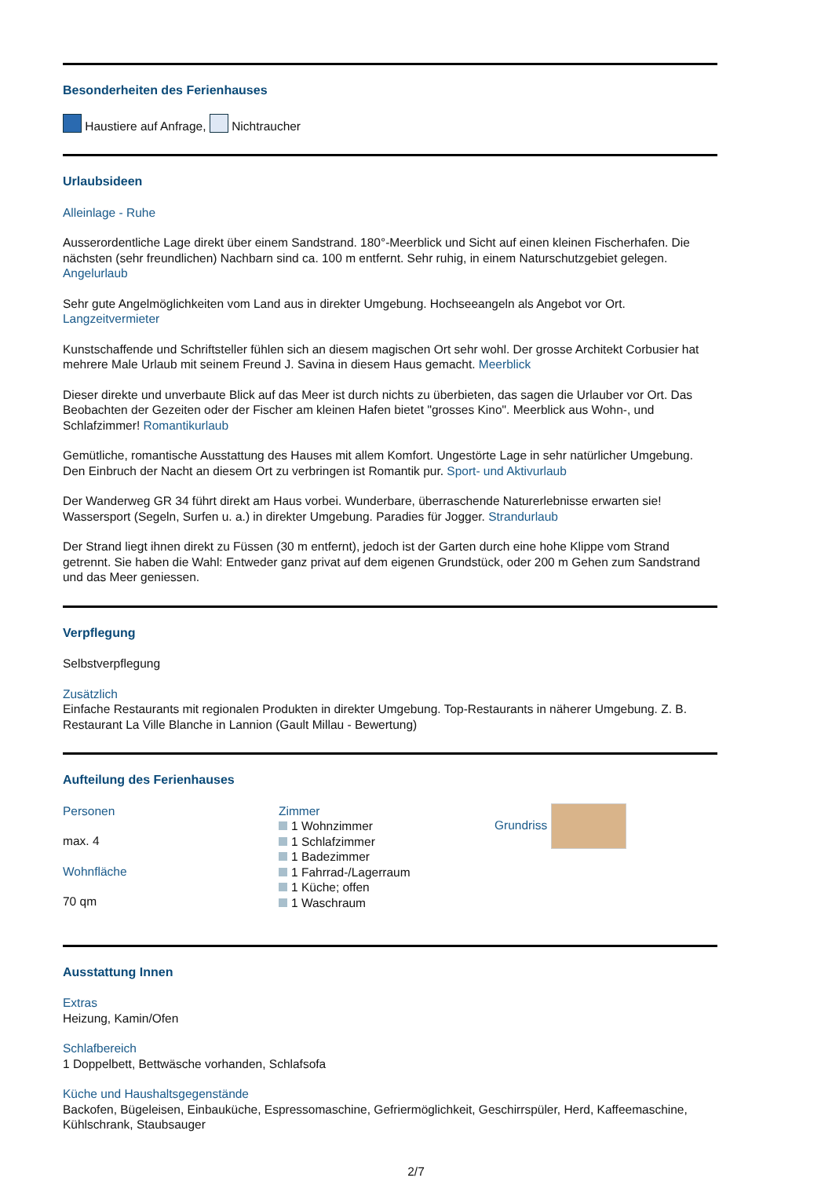Besonderheiten des Ferienhauses
Haustiere auf Anfrage, Nichtraucher
Urlaubsideen
Alleinlage - Ruhe
Ausserordentliche Lage direkt über einem Sandstrand. 180°-Meerblick und Sicht auf einen kleinen Fischerhafen. Die nächsten (sehr freundlichen) Nachbarn sind ca. 100 m entfernt. Sehr ruhig, in einem Naturschutzgebiet gelegen. Angelurlaub
Sehr gute Angelmöglichkeiten vom Land aus in direkter Umgebung. Hochseeangeln als Angebot vor Ort. Langzeitvermieter
Kunstschaffende und Schriftsteller fühlen sich an diesem magischen Ort sehr wohl. Der grosse Architekt Corbusier hat mehrere Male Urlaub mit seinem Freund J. Savina in diesem Haus gemacht. Meerblick
Dieser direkte und unverbaute Blick auf das Meer ist durch nichts zu überbieten, das sagen die Urlauber vor Ort. Das Beobachten der Gezeiten oder der Fischer am kleinen Hafen bietet "grosses Kino". Meerblick aus Wohn-, und Schlafzimmer! Romantikurlaub
Gemütliche, romantische Ausstattung des Hauses mit allem Komfort. Ungestörte Lage in sehr natürlicher Umgebung. Den Einbruch der Nacht an diesem Ort zu verbringen ist Romantik pur. Sport- und Aktivurlaub
Der Wanderweg GR 34 führt direkt am Haus vorbei. Wunderbare, überraschende Naturerlebnisse erwarten sie! Wassersport (Segeln, Surfen u. a.) in direkter Umgebung. Paradies für Jogger. Strandurlaub
Der Strand liegt ihnen direkt zu Füssen (30 m entfernt), jedoch ist der Garten durch eine hohe Klippe vom Strand getrennt. Sie haben die Wahl: Entweder ganz privat auf dem eigenen Grundstück, oder 200 m Gehen zum Sandstrand und das Meer geniessen.
Verpflegung
Selbstverpflegung
Zusätzlich
Einfache Restaurants mit regionalen Produkten in direkter Umgebung. Top-Restaurants in näherer Umgebung. Z. B. Restaurant La Ville Blanche in Lannion (Gault Millau - Bewertung)
Aufteilung des Ferienhauses
Personen
max. 4
Wohnfläche
70 qm
Zimmer
1 Wohnzimmer
1 Schlafzimmer
1 Badezimmer
1 Fahrrad-/Lagerraum
1 Küche; offen
1 Waschraum
Grundriss
Ausstattung Innen
Extras
Heizung, Kamin/Ofen
Schlafbereich
1 Doppelbett, Bettwäsche vorhanden, Schlafsofa
Küche und Haushaltsgegenstände
Backofen, Bügeleisen, Einbauküche, Espressomaschine, Gefriermöglichkeit, Geschirrspüler, Herd, Kaffeemaschine, Kühlschrank, Staubsauger
2/7